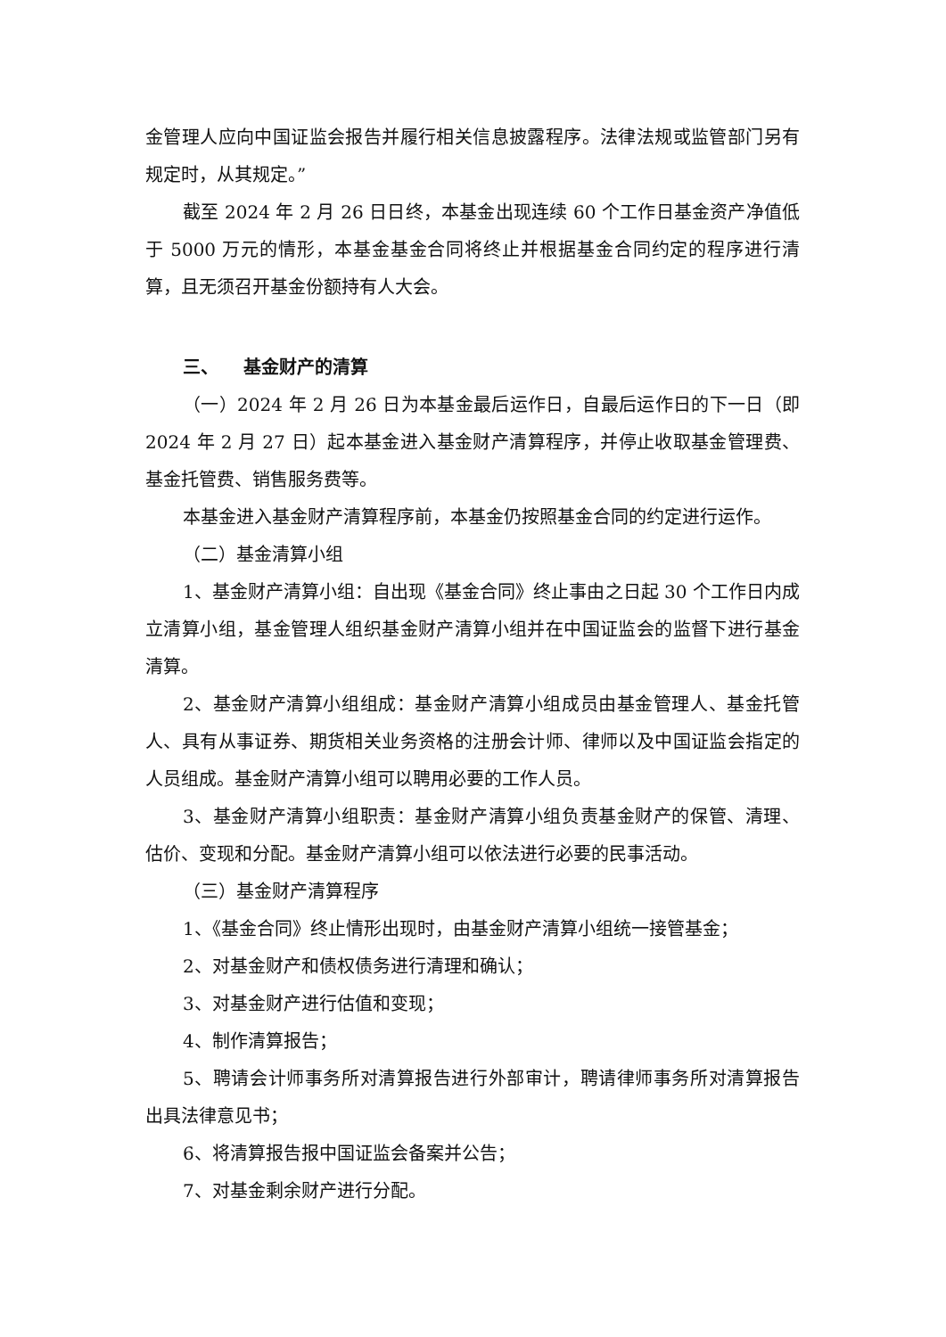金管理人应向中国证监会报告并履行相关信息披露程序。法律法规或监管部门另有规定时，从其规定。”
截至 2024 年 2 月 26 日日终，本基金出现连续 60 个工作日基金资产净值低于 5000 万元的情形，本基金基金合同将终止并根据基金合同约定的程序进行清算，且无须召开基金份额持有人大会。
三、 基金财产的清算
（一）2024 年 2 月 26 日为本基金最后运作日，自最后运作日的下一日（即 2024 年 2 月 27 日）起本基金进入基金财产清算程序，并停止收取基金管理费、基金托管费、销售服务费等。
本基金进入基金财产清算程序前，本基金仍按照基金合同的约定进行运作。
（二）基金清算小组
1、基金财产清算小组：自出现《基金合同》终止事由之日起 30 个工作日内成立清算小组，基金管理人组织基金财产清算小组并在中国证监会的监督下进行基金清算。
2、基金财产清算小组组成：基金财产清算小组成员由基金管理人、基金托管人、具有从事证券、期货相关业务资格的注册会计师、律师以及中国证监会指定的人员组成。基金财产清算小组可以聘用必要的工作人员。
3、基金财产清算小组职责：基金财产清算小组负责基金财产的保管、清理、估价、变现和分配。基金财产清算小组可以依法进行必要的民事活动。
（三）基金财产清算程序
1、《基金合同》终止情形出现时，由基金财产清算小组统一接管基金；
2、对基金财产和债权债务进行清理和确认；
3、对基金财产进行估值和变现；
4、制作清算报告；
5、聘请会计师事务所对清算报告进行外部审计，聘请律师事务所对清算报告出具法律意见书；
6、将清算报告报中国证监会备案并公告；
7、对基金剩余财产进行分配。